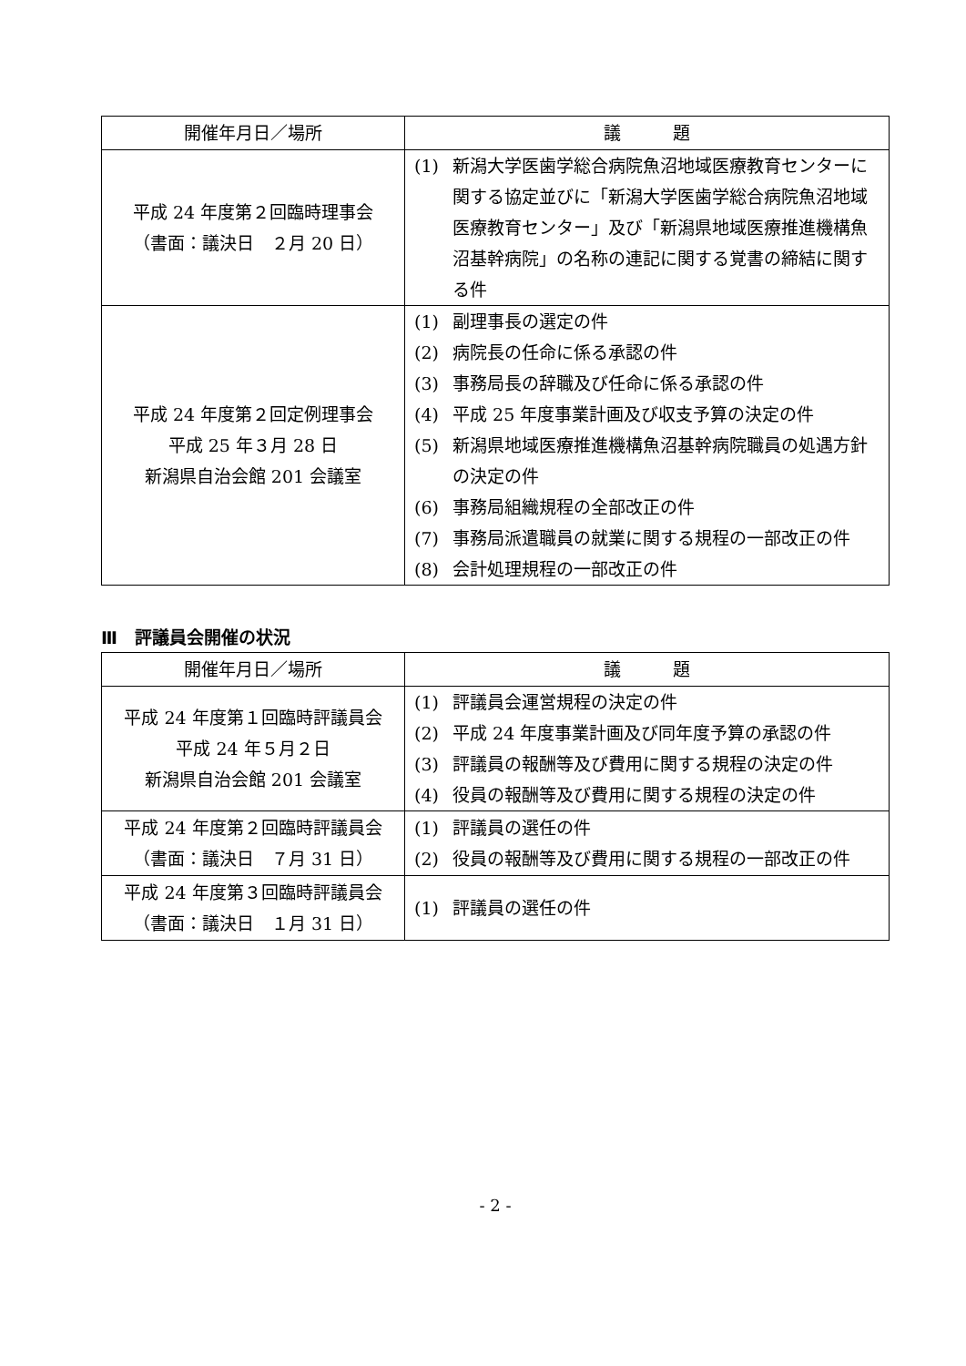| 開催年月日／場所 | 議 題 |
| --- | --- |
| 平成 24 年度第２回臨時理事会 （書面：議決日 ２月 20 日） | (1) 新潟大学医歯学総合病院魚沼地域医療教育センターに関する協定並びに「新潟大学医歯学総合病院魚沼地域医療教育センター」及び「新潟県地域医療推進機構魚沼基幹病院」の名称の連記に関する覚書の締結に関する件 |
| 平成 24 年度第２回定例理事会 平成 25 年３月 28 日 新潟県自治会館 201 会議室 | (1) 副理事長の選定の件 (2) 病院長の任命に係る承認の件 (3) 事務局長の辞職及び任命に係る承認の件 (4) 平成 25 年度事業計画及び収支予算の決定の件 (5) 新潟県地域医療推進機構魚沼基幹病院職員の処遇方針の決定の件 (6) 事務局組織規程の全部改正の件 (7) 事務局派遣職員の就業に関する規程の一部改正の件 (8) 会計処理規程の一部改正の件 |
Ⅲ　評議員会開催の状況
| 開催年月日／場所 | 議 題 |
| --- | --- |
| 平成 24 年度第１回臨時評議員会 平成 24 年５月２日 新潟県自治会館 201 会議室 | (1) 評議員会運営規程の決定の件 (2) 平成 24 年度事業計画及び同年度予算の承認の件 (3) 評議員の報酬等及び費用に関する規程の決定の件 (4) 役員の報酬等及び費用に関する規程の決定の件 |
| 平成 24 年度第２回臨時評議員会 （書面：議決日 ７月 31 日） | (1) 評議員の選任の件 (2) 役員の報酬等及び費用に関する規程の一部改正の件 |
| 平成 24 年度第３回臨時評議員会 （書面：議決日 １月 31 日） | (1) 評議員の選任の件 |
- 2 -